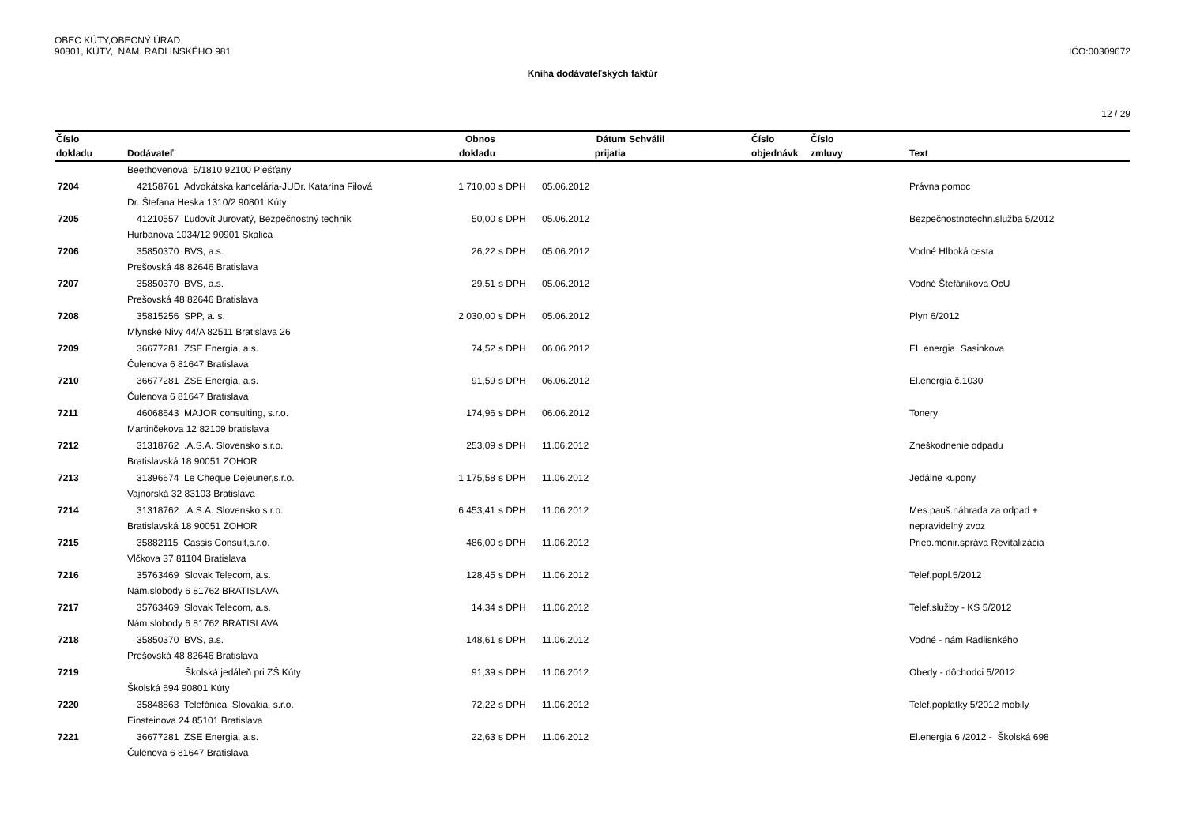OBEC KÚTY,OBECNÝ ÚRAD
90801, KÚTY, NAM. RADLINSKÉHO 981 IČO:00309672
Kniha dodávateľských faktúr
12 / 29
| Číslo | | Obnos | | Dátum | Schválil | Číslo | Číslo | |
| --- | --- | --- | --- | --- | --- | --- | --- | --- |
| dokladu | Dodávateľ | dokladu | | prijatia | | objednávk | zmluvy | Text |
| | Beethovenova 5/1810 92100 Piešťany | | | | | | | |
| 7204 | 42158761 Advokátska kancelária-JUDr. Katarína Filová | 1 710,00 | s DPH | 05.06.2012 | | | | Právna pomoc |
| | Dr. Štefana Heska 1310/2 90801 Kúty | | | | | | | |
| 7205 | 41210557 Ľudovít Jurovatý, Bezpečnostný technik | 50,00 | s DPH | 05.06.2012 | | | | Bezpečnostnotechn.služba 5/2012 |
| | Hurbanova 1034/12 90901 Skalica | | | | | | | |
| 7206 | 35850370 BVS, a.s. | 26,22 | s DPH | 05.06.2012 | | | | Vodné Hlboká cesta |
| | Prešovská 48 82646 Bratislava | | | | | | | |
| 7207 | 35850370 BVS, a.s. | 29,51 | s DPH | 05.06.2012 | | | | Vodné Štefánikova OcU |
| | Prešovská 48 82646 Bratislava | | | | | | | |
| 7208 | 35815256 SPP, a. s. | 2 030,00 | s DPH | 05.06.2012 | | | | Plyn 6/2012 |
| | Mlynské Nivy 44/A 82511 Bratislava 26 | | | | | | | |
| 7209 | 36677281 ZSE Energia, a.s. | 74,52 | s DPH | 06.06.2012 | | | | EL.energia Sasinkova |
| | Čulenova 6 81647 Bratislava | | | | | | | |
| 7210 | 36677281 ZSE Energia, a.s. | 91,59 | s DPH | 06.06.2012 | | | | El.energia č.1030 |
| | Čulenova 6 81647 Bratislava | | | | | | | |
| 7211 | 46068643 MAJOR consulting, s.r.o. | 174,96 | s DPH | 06.06.2012 | | | | Tonery |
| | Martinčekova 12 82109 bratislava | | | | | | | |
| 7212 | 31318762 .A.S.A. Slovensko s.r.o. | 253,09 | s DPH | 11.06.2012 | | | | Zneškodnenie odpadu |
| | Bratislavská 18 90051 ZOHOR | | | | | | | |
| 7213 | 31396674 Le Cheque Dejeuner,s.r.o. | 1 175,58 | s DPH | 11.06.2012 | | | | Jedálne kupony |
| | Vajnorská 32 83103 Bratislava | | | | | | | |
| 7214 | 31318762 .A.S.A. Slovensko s.r.o. | 6 453,41 | s DPH | 11.06.2012 | | | | Mes.pauš.náhrada za odpad + |
| | Bratislavská 18 90051 ZOHOR | | | | | | | nepravidelný zvoz |
| 7215 | 35882115 Cassis Consult,s.r.o. | 486,00 | s DPH | 11.06.2012 | | | | Prieb.monir.správa Revitalizácia |
| | Vlčkova 37 81104 Bratislava | | | | | | | |
| 7216 | 35763469 Slovak Telecom, a.s. | 128,45 | s DPH | 11.06.2012 | | | | Telef.popl.5/2012 |
| | Nám.slobody 6 81762 BRATISLAVA | | | | | | | |
| 7217 | 35763469 Slovak Telecom, a.s. | 14,34 | s DPH | 11.06.2012 | | | | Telef.služby - KS 5/2012 |
| | Nám.slobody 6 81762 BRATISLAVA | | | | | | | |
| 7218 | 35850370 BVS, a.s. | 148,61 | s DPH | 11.06.2012 | | | | Vodné - nám Radlisnkého |
| | Prešovská 48 82646 Bratislava | | | | | | | |
| 7219 | Školská jedáleň pri ZŠ Kúty | 91,39 | s DPH | 11.06.2012 | | | | Obedy - dôchodci 5/2012 |
| | Školská 694 90801 Kúty | | | | | | | |
| 7220 | 35848863 Telefónica Slovakia, s.r.o. | 72,22 | s DPH | 11.06.2012 | | | | Telef.poplatky 5/2012 mobily |
| | Einsteinova 24 85101 Bratislava | | | | | | | |
| 7221 | 36677281 ZSE Energia, a.s. | 22,63 | s DPH | 11.06.2012 | | | | El.energia 6 /2012 - Školská 698 |
| | Čulenova 6 81647 Bratislava | | | | | | | |